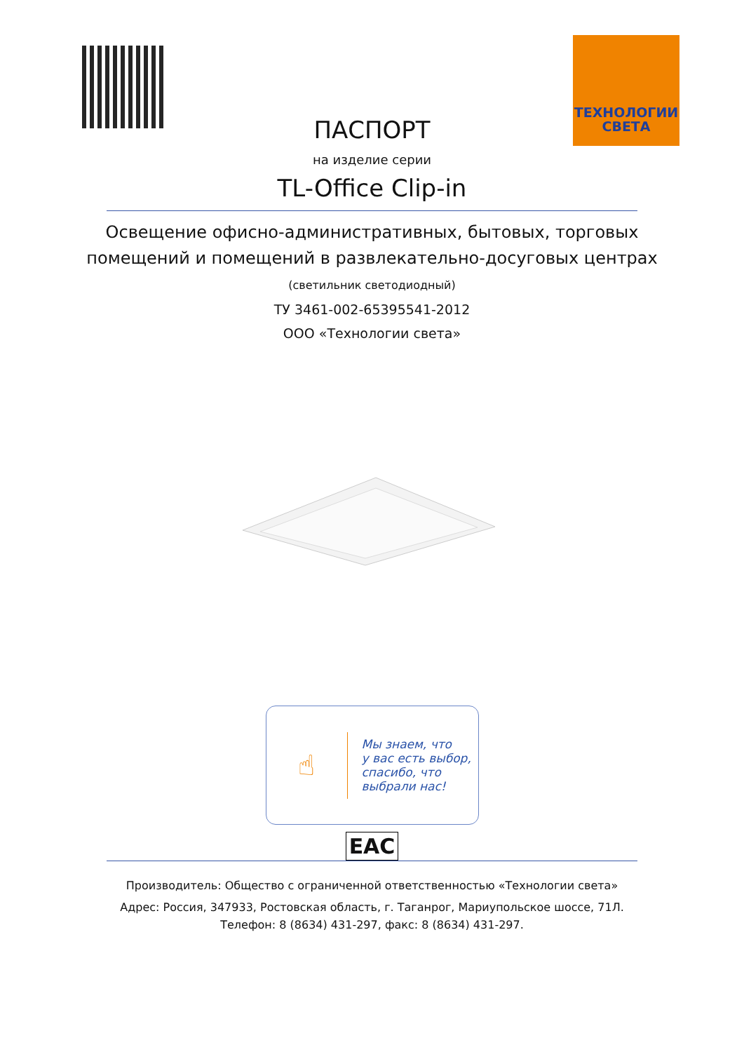ТЕХНОЛОГИИ
СВЕТА
ПАСПОРТ
на изделие серии
TL-Office Clip-in
Освещение офисно-административных, бытовых, торговых
помещений и помещений в развлекательно-досуговых центрах
(светильник светодиодный)
ТУ 3461-002-65395541-2012
ООО «Технологии света»
☝
Мы знаем, что
у вас есть выбор,
спасибо, что
выбрали нас!
EAC
Производитель: Общество с ограниченной ответственностью «Технологии света»
Адрес: Россия, 347933, Ростовская область, г. Таганрог, Мариупольское шоссе, 71Л.
Телефон: 8 (8634) 431-297, факс: 8 (8634) 431-297.